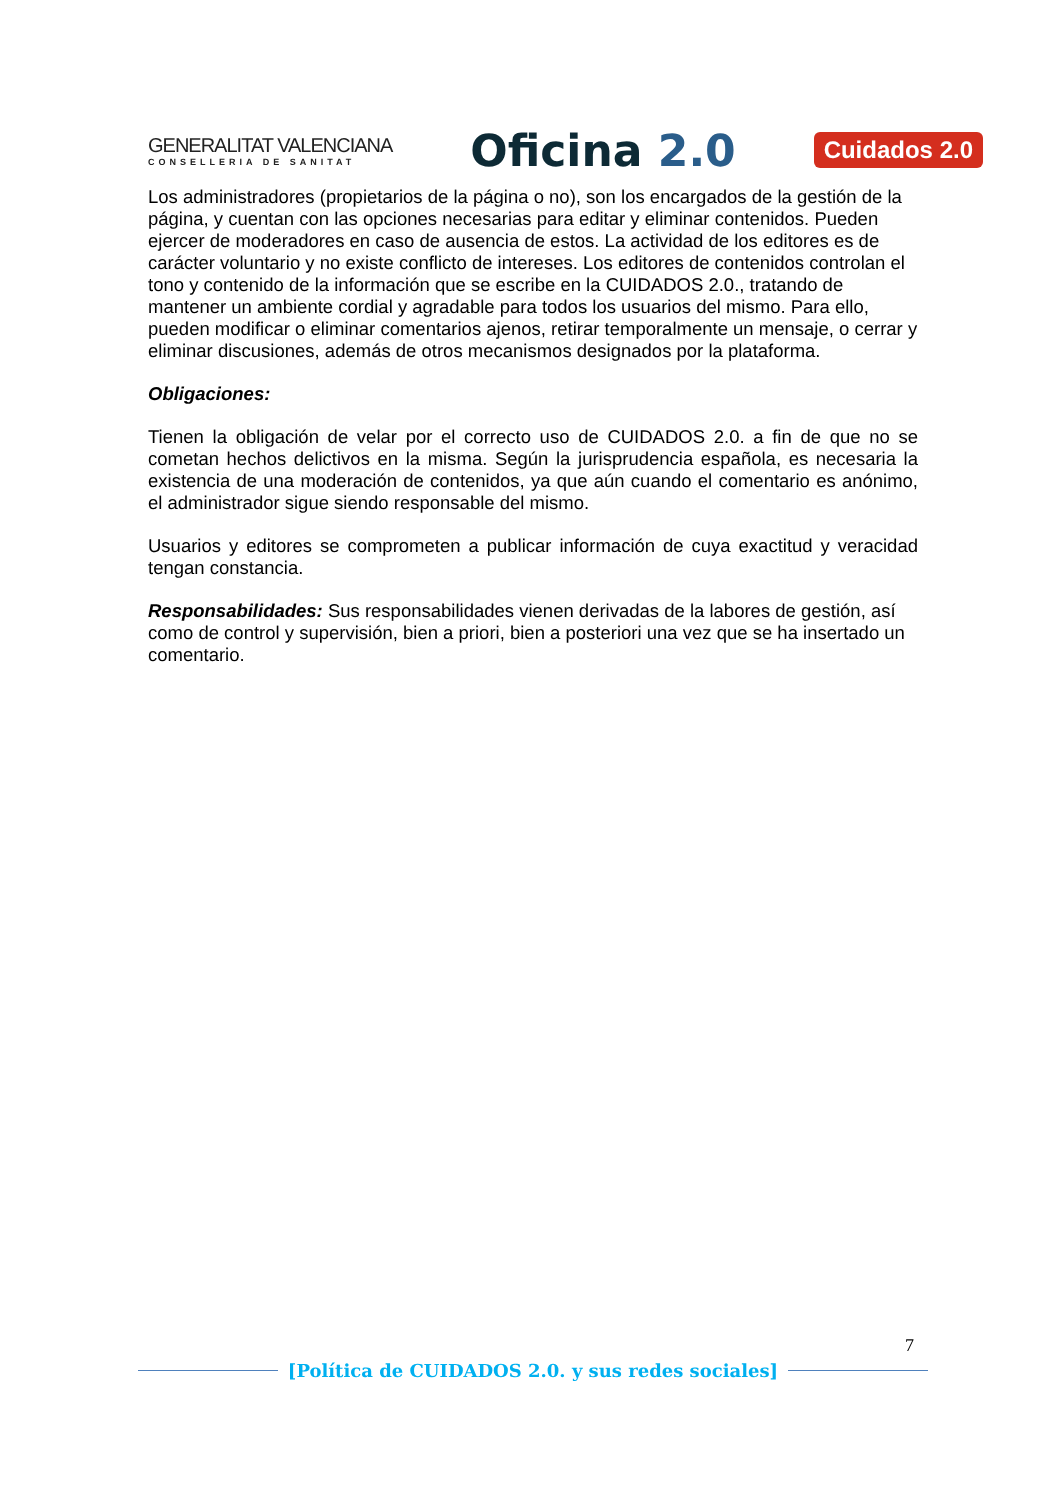GENERALITAT VALENCIANA
CONSELLERIA DE SANITAT
Oficina 2.0
Cuidados 2.0
Los administradores (propietarios de la página o no), son los encargados de la gestión de la página, y cuentan con las opciones necesarias para editar y eliminar contenidos. Pueden ejercer de moderadores en caso de ausencia de estos. La actividad de los editores es de carácter voluntario y no existe conflicto de intereses. Los editores de contenidos controlan el tono y contenido de la información que se escribe en la CUIDADOS 2.0., tratando de mantener un ambiente cordial y agradable para todos los usuarios del mismo. Para ello, pueden modificar o eliminar comentarios ajenos, retirar temporalmente un mensaje, o cerrar y eliminar discusiones, además de otros mecanismos designados por la plataforma.
Obligaciones:
Tienen la obligación de velar por el correcto uso de CUIDADOS 2.0. a fin de que no se cometan hechos delictivos en la misma. Según la jurisprudencia española, es necesaria la existencia de una moderación de contenidos, ya que aún cuando el comentario es anónimo, el administrador sigue siendo responsable del mismo.
Usuarios y editores se comprometen a publicar información de cuya exactitud y veracidad tengan constancia.
Responsabilidades: Sus responsabilidades vienen derivadas de la labores de gestión, así como de control y supervisión, bien a priori, bien a posteriori una vez que se ha insertado un comentario.
7
[Política de CUIDADOS 2.0. y sus redes sociales]